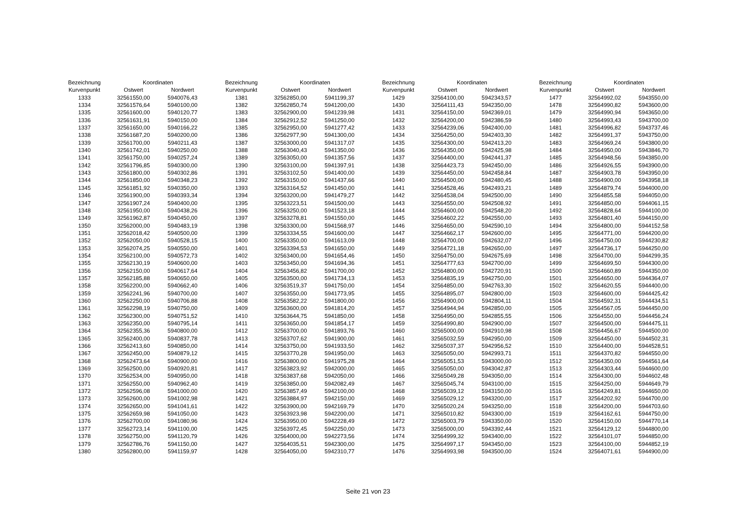| Bezeichnung | Koordinaten | |
| --- | --- | --- |
| Kurvenpunkt | Ostwert | Nordwert |
| 1333 | 32561550,00 | 5940076,43 |
| 1334 | 32561576,64 | 5940100,00 |
| 1335 | 32561600,00 | 5940120,77 |
| 1336 | 32561631,91 | 5940150,00 |
| 1337 | 32561650,00 | 5940166,22 |
| 1338 | 32561687,20 | 5940200,00 |
| 1339 | 32561700,00 | 5940211,43 |
| 1340 | 32561742,01 | 5940250,00 |
| 1341 | 32561750,00 | 5940257,24 |
| 1342 | 32561796,85 | 5940300,00 |
| 1343 | 32561800,00 | 5940302,86 |
| 1344 | 32561850,00 | 5940348,23 |
| 1345 | 32561851,92 | 5940350,00 |
| 1346 | 32561900,00 | 5940393,34 |
| 1347 | 32561907,24 | 5940400,00 |
| 1348 | 32561950,00 | 5940438,26 |
| 1349 | 32561962,87 | 5940450,00 |
| 1350 | 32562000,00 | 5940483,19 |
| 1351 | 32562018,42 | 5940500,00 |
| 1352 | 32562050,00 | 5940528,15 |
| 1353 | 32562074,25 | 5940550,00 |
| 1354 | 32562100,00 | 5940572,73 |
| 1355 | 32562130,19 | 5940600,00 |
| 1356 | 32562150,00 | 5940617,64 |
| 1357 | 32562185,88 | 5940650,00 |
| 1358 | 32562200,00 | 5940662,40 |
| 1359 | 32562241,96 | 5940700,00 |
| 1360 | 32562250,00 | 5940706,88 |
| 1361 | 32562298,19 | 5940750,00 |
| 1362 | 32562300,00 | 5940751,52 |
| 1363 | 32562350,00 | 5940795,14 |
| 1364 | 32562355,36 | 5940800,00 |
| 1365 | 32562400,00 | 5940837,78 |
| 1366 | 32562413,60 | 5940850,00 |
| 1367 | 32562450,00 | 5940879,12 |
| 1368 | 32562473,64 | 5940900,00 |
| 1369 | 32562500,00 | 5940920,81 |
| 1370 | 32562534,00 | 5940950,00 |
| 1371 | 32562550,00 | 5940962,40 |
| 1372 | 32562596,08 | 5941000,00 |
| 1373 | 32562600,00 | 5941002,98 |
| 1374 | 32562650,00 | 5941041,61 |
| 1375 | 32562659,98 | 5941050,00 |
| 1376 | 32562700,00 | 5941080,96 |
| 1377 | 32562723,14 | 5941100,00 |
| 1378 | 32562750,00 | 5941120,79 |
| 1379 | 32562786,76 | 5941150,00 |
| 1380 | 32562800,00 | 5941159,97 |
| Bezeichnung | Koordinaten | |
| --- | --- | --- |
| Kurvenpunkt | Ostwert | Nordwert |
| 1381 | 32562850,00 | 5941199,37 |
| 1382 | 32562850,74 | 5941200,00 |
| 1383 | 32562900,00 | 5941239,98 |
| 1384 | 32562912,52 | 5941250,00 |
| 1385 | 32562950,00 | 5941277,42 |
| 1386 | 32562977,90 | 5941300,00 |
| 1387 | 32563000,00 | 5941317,07 |
| 1388 | 32563040,43 | 5941350,00 |
| 1389 | 32563050,00 | 5941357,56 |
| 1390 | 32563100,00 | 5941397,91 |
| 1391 | 32563102,50 | 5941400,00 |
| 1392 | 32563150,00 | 5941437,66 |
| 1393 | 32563164,52 | 5941450,00 |
| 1394 | 32563200,00 | 5941479,27 |
| 1395 | 32563223,51 | 5941500,00 |
| 1396 | 32563250,00 | 5941523,18 |
| 1397 | 32563278,81 | 5941550,00 |
| 1398 | 32563300,00 | 5941568,97 |
| 1399 | 32563334,55 | 5941600,00 |
| 1400 | 32563350,00 | 5941613,09 |
| 1401 | 32563394,53 | 5941650,00 |
| 1402 | 32563400,00 | 5941654,46 |
| 1403 | 32563450,00 | 5941694,36 |
| 1404 | 32563456,82 | 5941700,00 |
| 1405 | 32563500,00 | 5941734,13 |
| 1406 | 32563519,37 | 5941750,00 |
| 1407 | 32563550,00 | 5941773,95 |
| 1408 | 32563582,22 | 5941800,00 |
| 1409 | 32563600,00 | 5941814,20 |
| 1410 | 32563644,75 | 5941850,00 |
| 1411 | 32563650,00 | 5941854,17 |
| 1412 | 32563700,00 | 5941893,76 |
| 1413 | 32563707,62 | 5941900,00 |
| 1414 | 32563750,00 | 5941933,50 |
| 1415 | 32563770,28 | 5941950,00 |
| 1416 | 32563800,00 | 5941975,28 |
| 1417 | 32563823,92 | 5942000,00 |
| 1418 | 32563837,68 | 5942050,00 |
| 1419 | 32563850,00 | 5942082,49 |
| 1420 | 32563857,49 | 5942100,00 |
| 1421 | 32563884,97 | 5942150,00 |
| 1422 | 32563900,00 | 5942169,79 |
| 1423 | 32563923,98 | 5942200,00 |
| 1424 | 32563950,00 | 5942228,49 |
| 1425 | 32563972,45 | 5942250,00 |
| 1426 | 32564000,00 | 5942273,56 |
| 1427 | 32564035,51 | 5942300,00 |
| 1428 | 32564050,00 | 5942310,77 |
| Bezeichnung | Koordinaten | |
| --- | --- | --- |
| Kurvenpunkt | Ostwert | Nordwert |
| 1429 | 32564100,00 | 5942343,57 |
| 1430 | 32564111,43 | 5942350,00 |
| 1431 | 32564150,00 | 5942369,01 |
| 1432 | 32564200,00 | 5942386,59 |
| 1433 | 32564239,06 | 5942400,00 |
| 1434 | 32564250,00 | 5942403,30 |
| 1435 | 32564300,00 | 5942413,20 |
| 1436 | 32564350,00 | 5942425,98 |
| 1437 | 32564400,00 | 5942441,37 |
| 1438 | 32564423,73 | 5942450,00 |
| 1439 | 32564450,00 | 5942458,84 |
| 1440 | 32564500,00 | 5942480,45 |
| 1441 | 32564528,46 | 5942493,21 |
| 1442 | 32564538,04 | 5942500,00 |
| 1443 | 32564550,00 | 5942508,92 |
| 1444 | 32564600,00 | 5942548,20 |
| 1445 | 32564602,22 | 5942550,00 |
| 1446 | 32564650,00 | 5942590,10 |
| 1447 | 32564662,17 | 5942600,00 |
| 1448 | 32564700,00 | 5942632,07 |
| 1449 | 32564721,18 | 5942650,00 |
| 1450 | 32564750,00 | 5942675,69 |
| 1451 | 32564777,63 | 5942700,00 |
| 1452 | 32564800,00 | 5942720,91 |
| 1453 | 32564835,19 | 5942750,00 |
| 1454 | 32564850,00 | 5942763,30 |
| 1455 | 32564895,07 | 5942800,00 |
| 1456 | 32564900,00 | 5942804,11 |
| 1457 | 32564944,94 | 5942850,00 |
| 1458 | 32564950,00 | 5942855,55 |
| 1459 | 32564990,80 | 5942900,00 |
| 1460 | 32565000,00 | 5942910,98 |
| 1461 | 32565032,59 | 5942950,00 |
| 1462 | 32565037,37 | 5942956,52 |
| 1463 | 32565050,00 | 5942993,71 |
| 1464 | 32565051,53 | 5943000,00 |
| 1465 | 32565050,00 | 5943042,87 |
| 1466 | 32565049,28 | 5943050,00 |
| 1467 | 32565045,74 | 5943100,00 |
| 1468 | 32565039,12 | 5943150,00 |
| 1469 | 32565029,12 | 5943200,00 |
| 1470 | 32565020,24 | 5943250,00 |
| 1471 | 32565010,82 | 5943300,00 |
| 1472 | 32565003,79 | 5943350,00 |
| 1473 | 32565000,00 | 5943392,44 |
| 1474 | 32564999,32 | 5943400,00 |
| 1475 | 32564997,17 | 5943450,00 |
| 1476 | 32564993,98 | 5943500,00 |
| Bezeichnung | Koordinaten | |
| --- | --- | --- |
| Kurvenpunkt | Ostwert | Nordwert |
| 1477 | 32564992,02 | 5943550,00 |
| 1478 | 32564990,82 | 5943600,00 |
| 1479 | 32564990,94 | 5943650,00 |
| 1480 | 32564993,43 | 5943700,00 |
| 1481 | 32564996,82 | 5943737,46 |
| 1482 | 32564991,37 | 5943750,00 |
| 1483 | 32564969,24 | 5943800,00 |
| 1484 | 32564950,00 | 5943846,70 |
| 1485 | 32564948,56 | 5943850,00 |
| 1486 | 32564926,55 | 5943900,00 |
| 1487 | 32564903,78 | 5943950,00 |
| 1488 | 32564900,00 | 5943958,18 |
| 1489 | 32564879,74 | 5944000,00 |
| 1490 | 32564855,58 | 5944050,00 |
| 1491 | 32564850,00 | 5944061,15 |
| 1492 | 32564828,64 | 5944100,00 |
| 1493 | 32564801,40 | 5944150,00 |
| 1494 | 32564800,00 | 5944152,58 |
| 1495 | 32564771,00 | 5944200,00 |
| 1496 | 32564750,00 | 5944230,82 |
| 1497 | 32564736,17 | 5944250,00 |
| 1498 | 32564700,00 | 5944299,35 |
| 1499 | 32564699,50 | 5944300,00 |
| 1500 | 32564660,89 | 5944350,00 |
| 1501 | 32564650,00 | 5944364,07 |
| 1502 | 32564620,55 | 5944400,00 |
| 1503 | 32564600,00 | 5944425,42 |
| 1504 | 32564592,31 | 5944434,51 |
| 1505 | 32564567,05 | 5944450,00 |
| 1506 | 32564550,00 | 5944456,24 |
| 1507 | 32564500,00 | 5944475,11 |
| 1508 | 32564456,67 | 5944500,00 |
| 1509 | 32564450,00 | 5944502,31 |
| 1510 | 32564400,00 | 5944528,51 |
| 1511 | 32564370,82 | 5944550,00 |
| 1512 | 32564350,00 | 5944561,64 |
| 1513 | 32564303,44 | 5944600,00 |
| 1514 | 32564300,00 | 5944602,48 |
| 1515 | 32564250,00 | 5944649,79 |
| 1516 | 32564249,81 | 5944650,00 |
| 1517 | 32564202,92 | 5944700,00 |
| 1518 | 32564200,00 | 5944703,60 |
| 1519 | 32564162,61 | 5944750,00 |
| 1520 | 32564150,00 | 5944770,14 |
| 1521 | 32564129,12 | 5944800,00 |
| 1522 | 32564101,07 | 5944850,00 |
| 1523 | 32564100,00 | 5944852,19 |
| 1524 | 32564071,61 | 5944900,00 |
Seite 21 von 23